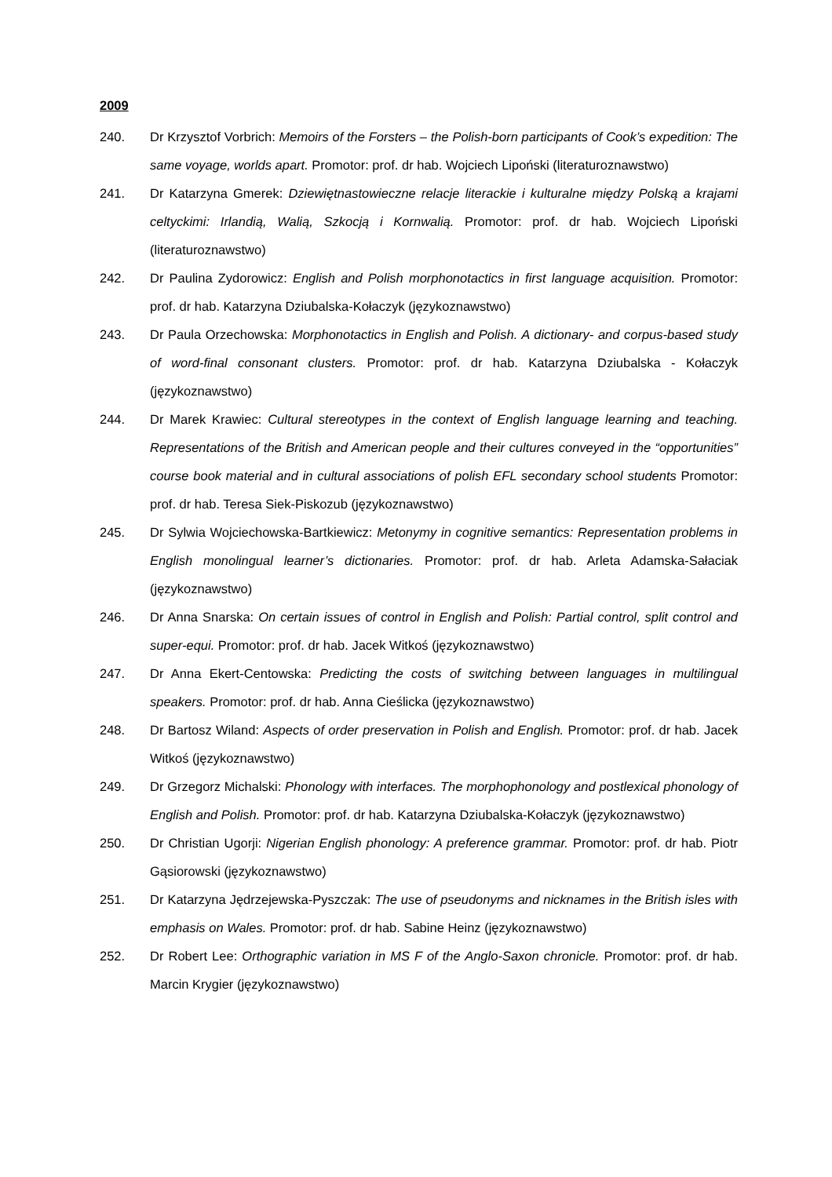2009
240. Dr Krzysztof Vorbrich: Memoirs of the Forsters – the Polish-born participants of Cook’s expedition: The same voyage, worlds apart. Promotor: prof. dr hab. Wojciech Lipoński (literaturoznawstwo)
241. Dr Katarzyna Gmerek: Dziewiętnastowieczne relacje literackie i kulturalne między Polską a krajami celtyckimi: Irlandią, Walią, Szkocją i Kornwalią. Promotor: prof. dr hab. Wojciech Lipoński (literaturoznawstwo)
242. Dr Paulina Zydorowicz: English and Polish morphonotactics in first language acquisition. Promotor: prof. dr hab. Katarzyna Dziubalska-Kołaczyk (językoznawstwo)
243. Dr Paula Orzechowska: Morphonotactics in English and Polish. A dictionary- and corpus-based study of word-final consonant clusters. Promotor: prof. dr hab. Katarzyna Dziubalska - Kołaczyk (językoznawstwo)
244. Dr Marek Krawiec: Cultural stereotypes in the context of English language learning and teaching. Representations of the British and American people and their cultures conveyed in the “opportunities” course book material and in cultural associations of polish EFL secondary school students Promotor: prof. dr hab. Teresa Siek-Piskozub (językoznawstwo)
245. Dr Sylwia Wojciechowska-Bartkiewicz: Metonymy in cognitive semantics: Representation problems in English monolingual learner’s dictionaries. Promotor: prof. dr hab. Arleta Adamska-Sałaciak (językoznawstwo)
246. Dr Anna Snarska: On certain issues of control in English and Polish: Partial control, split control and super-equi. Promotor: prof. dr hab. Jacek Witkoś (językoznawstwo)
247. Dr Anna Ekert-Centowska: Predicting the costs of switching between languages in multilingual speakers. Promotor: prof. dr hab. Anna Cieślicka (językoznawstwo)
248. Dr Bartosz Wiland: Aspects of order preservation in Polish and English. Promotor: prof. dr hab. Jacek Witkoś (językoznawstwo)
249. Dr Grzegorz Michalski: Phonology with interfaces. The morphophonology and postlexical phonology of English and Polish. Promotor: prof. dr hab. Katarzyna Dziubalska-Kołaczyk (językoznawstwo)
250. Dr Christian Ugorji: Nigerian English phonology: A preference grammar. Promotor: prof. dr hab. Piotr Gąsiorowski (językoznawstwo)
251. Dr Katarzyna Jędrzejewska-Pyszczak: The use of pseudonyms and nicknames in the British isles with emphasis on Wales. Promotor: prof. dr hab. Sabine Heinz (językoznawstwo)
252. Dr Robert Lee: Orthographic variation in MS F of the Anglo-Saxon chronicle. Promotor: prof. dr hab. Marcin Krygier (językoznawstwo)